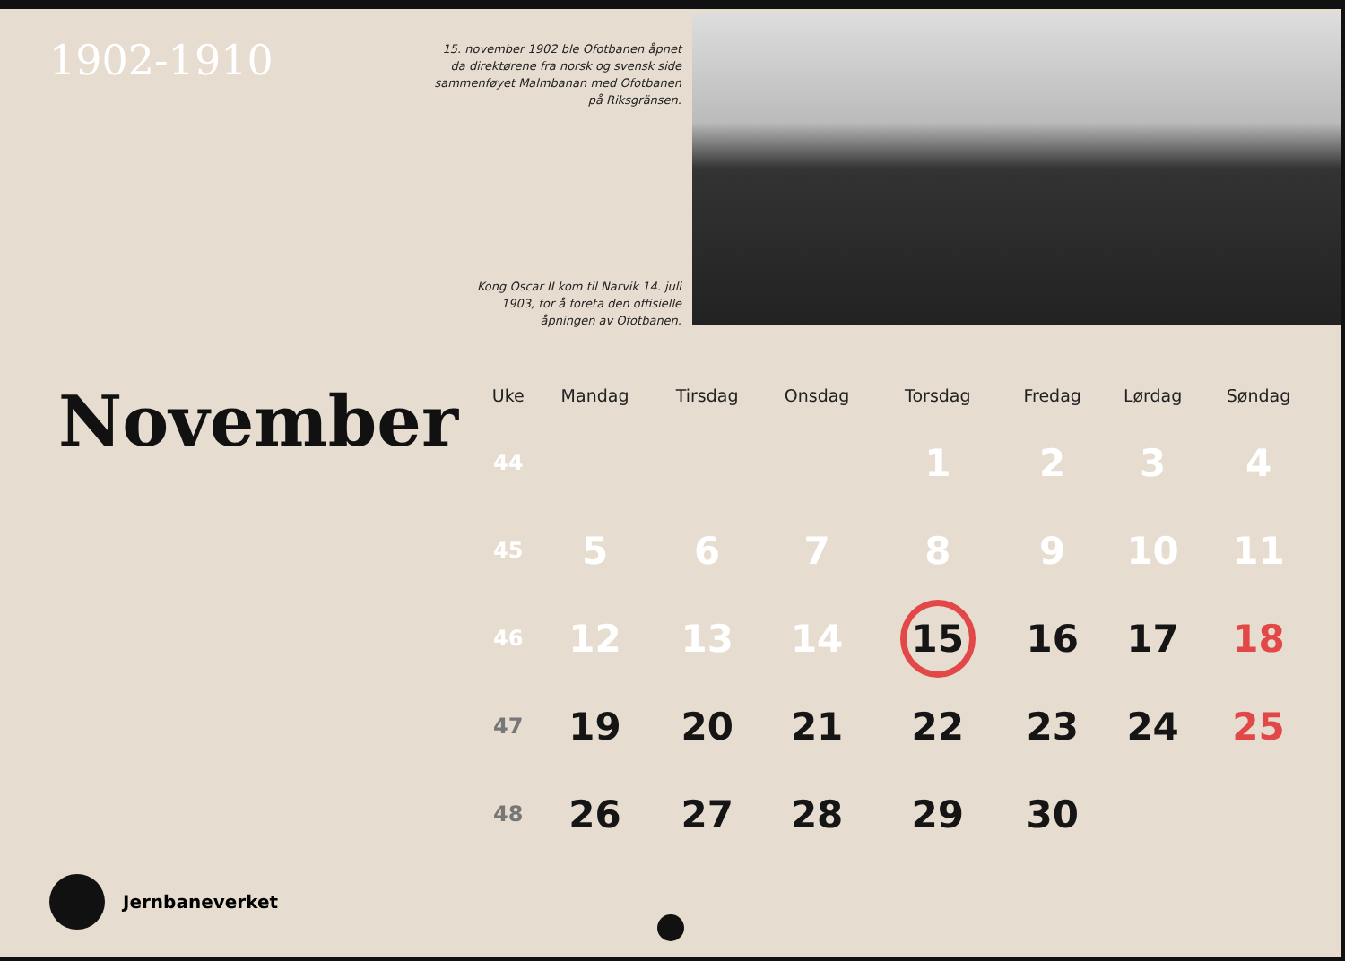1902-1910
November
Jernbaneverket
15. november 1902 ble Ofotbanen åpnet da direktørene fra norsk og svensk side sammenføyet Malmbanan med Ofotbanen på Riksgränsen.
Kong Oscar II kom til Narvik 14. juli 1903, for å foreta den offisielle åpningen av Ofotbanen.
| Uke | Mandag | Tirsdag | Onsdag | Torsdag | Fredag | Lørdag | Søndag |
| --- | --- | --- | --- | --- | --- | --- | --- |
| 44 | | | | 1 | 2 | 3 | 4 |
| 45 | 5 | 6 | 7 | 8 | 9 | 10 | 11 |
| 46 | 12 | 13 | 14 | 15 | 16 | 17 | 18 |
| 47 | 19 | 20 | 21 | 22 | 23 | 24 | 25 |
| 48 | 26 | 27 | 28 | 29 | 30 | | |